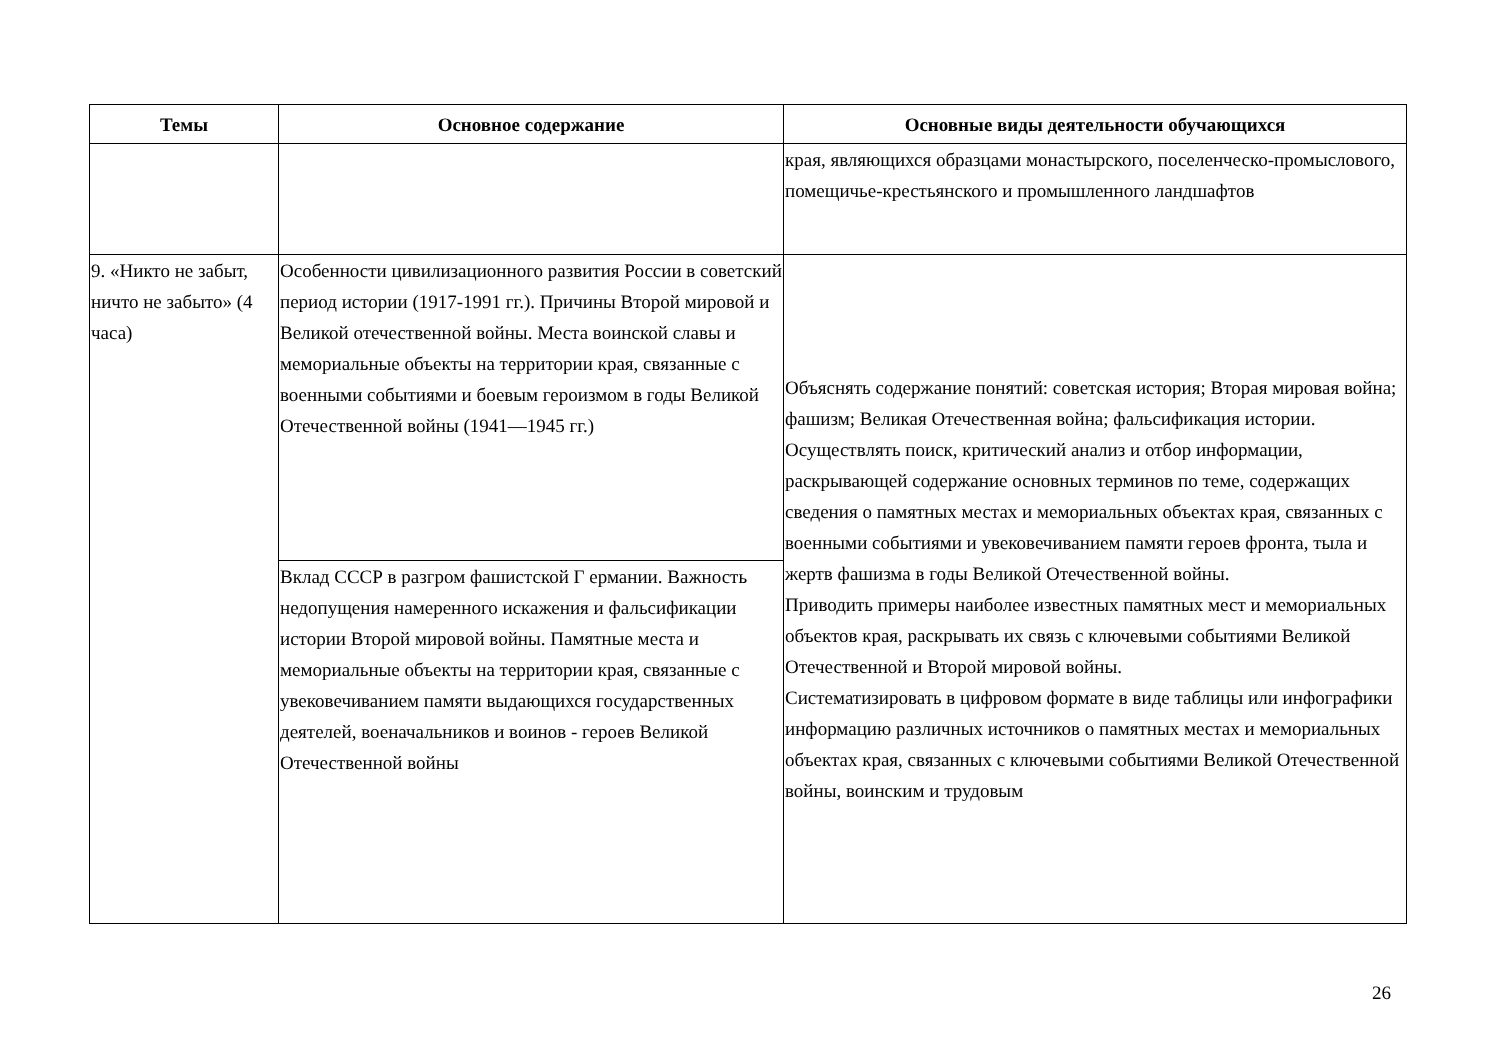| Темы | Основное содержание | Основные виды деятельности обучающихся |
| --- | --- | --- |
| | | края, являющихся образцами монастырского, поселенческо-промыслового, помещичье-крестьянского и промышленного ландшафтов |
| 9. «Никто не забыт, ничто не забыто» (4 часа) | Особенности цивилизационного развития России в советский период истории (1917-1991 гг.). Причины Второй мировой и Великой отечественной войны. Места воинской славы и мемориальные объекты на территории края, связанные с военными событиями и боевым героизмом в годы Великой Отечественной войны (1941—1945 гг.) | Объяснять содержание понятий: советская история; Вторая мировая война; фашизм; Великая Отечественная война; фальсификация истории. Осуществлять поиск, критический анализ и отбор информации, раскрывающей содержание основных терминов по теме, содержащих сведения о памятных местах и мемориальных объектах края, связанных с военными событиями и увековечиванием памяти героев фронта, тыла и жертв фашизма в годы Великой Отечественной войны. Приводить примеры наиболее известных памятных мест и мемориальных объектов края, раскрывать их связь с ключевыми событиями Великой Отечественной и Второй мировой войны. Систематизировать в цифровом формате в виде таблицы или инфографики информацию различных источников о памятных местах и мемориальных объектах края, связанных с ключевыми событиями Великой Отечественной войны, воинским и трудовым |
| | Вклад СССР в разгром фашистской Г ермании. Важность недопущения намеренного искажения и фальсификации истории Второй мировой войны. Памятные места и мемориальные объекты на территории края, связанные с увековечиванием памяти выдающихся государственных деятелей, военачальников и воинов - героев Великой Отечественной войны | |
26